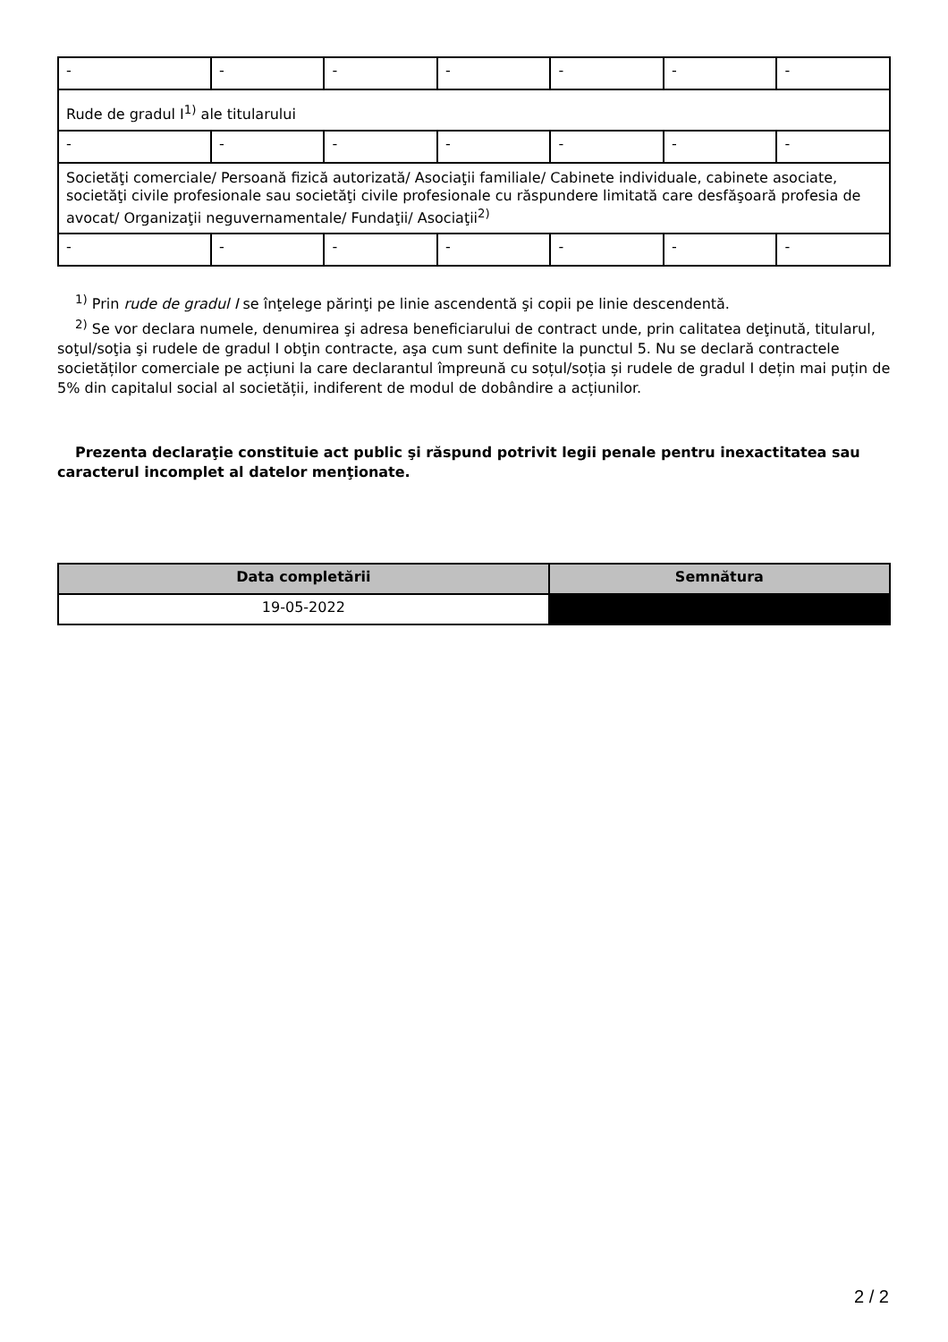| - | - | - | - | - | - | - |
| Rude de gradul I<sup>1)</sup> ale titularului | | | | | | |
| - | - | - | - | - | - | - |
| Societăţi comerciale/ Persoană fizică autorizată/ Asociaţii familiale/ Cabinete individuale, cabinete asociate, societăţi civile profesionale sau societăţi civile profesionale cu răspundere limitată care desfăşoară profesia de avocat/ Organizaţii neguvernamentale/ Fundaţii/ Asociaţii<sup>2)</sup> | | | | | | |
| - | - | - | - | - | - | - |
<sup>1)</sup> Prin rude de gradul I se înţelege părinţi pe linie ascendentă şi copii pe linie descendentă.
<sup>2)</sup> Se vor declara numele, denumirea şi adresa beneficiarului de contract unde, prin calitatea deţinută, titularul, soţul/soţia şi rudele de gradul I obţin contracte, aşa cum sunt definite la punctul 5. Nu se declară contractele societăților comerciale pe acțiuni la care declarantul împreună cu soțul/soția și rudele de gradul I dețin mai puțin de 5% din capitalul social al societății, indiferent de modul de dobândire a acțiunilor.
Prezenta declaraţie constituie act public şi răspund potrivit legii penale pentru inexactitatea sau caracterul incomplet al datelor menţionate.
| Data completării | Semnătura |
| --- | --- |
| 19-05-2022 | |
2 / 2